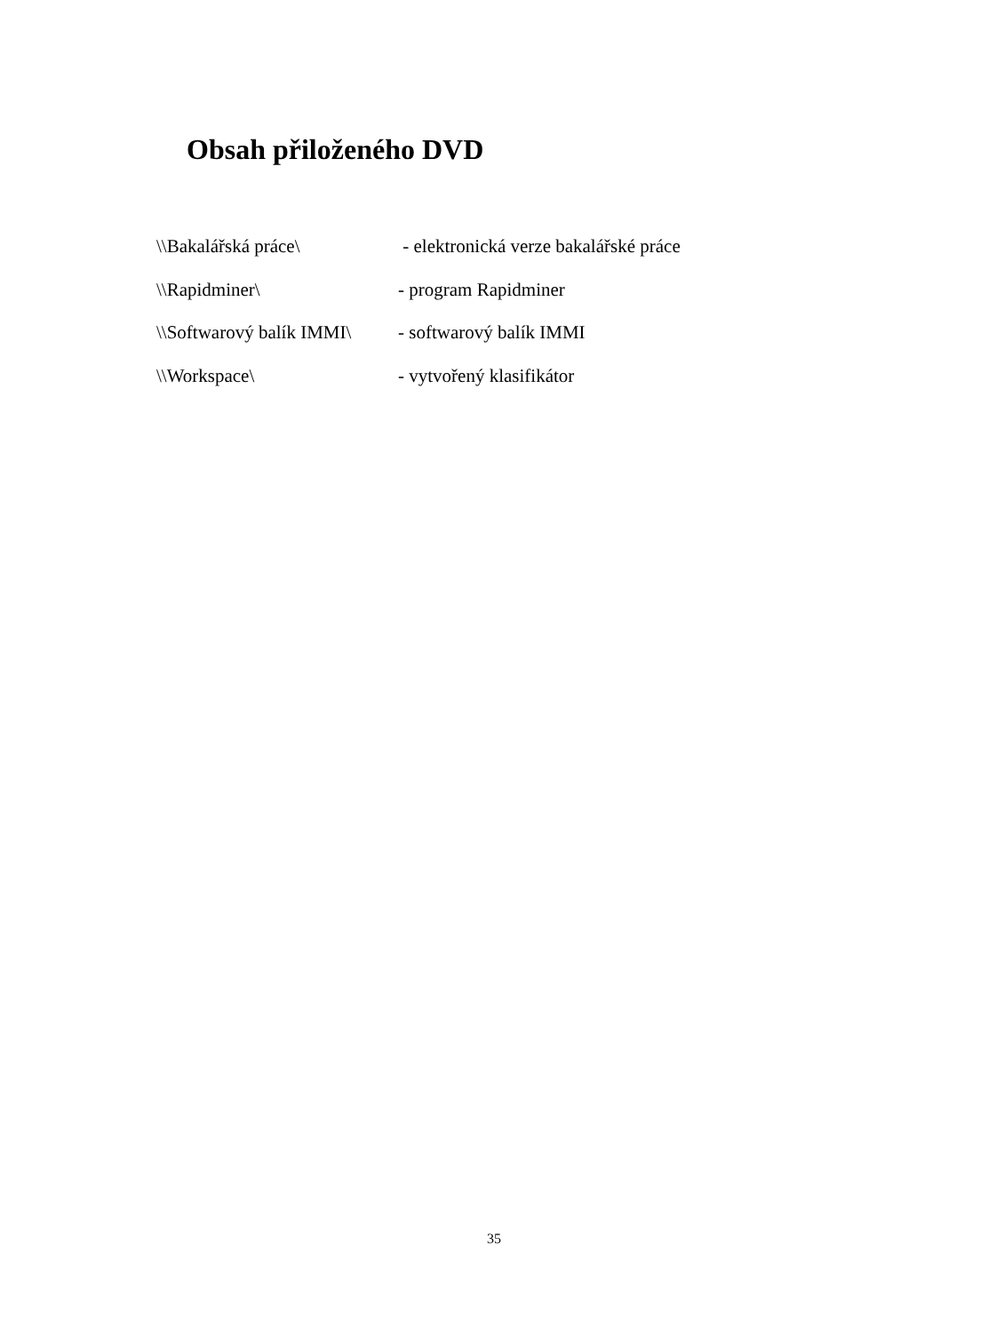Obsah přiloženého DVD
\\Bakalářská práce\ - elektronická verze bakalářské práce
\\Rapidminer\ - program Rapidminer
\\Softwarový balík IMMI\ - softwarový balík IMMI
\\Workspace\ - vytvořený klasifikátor
35